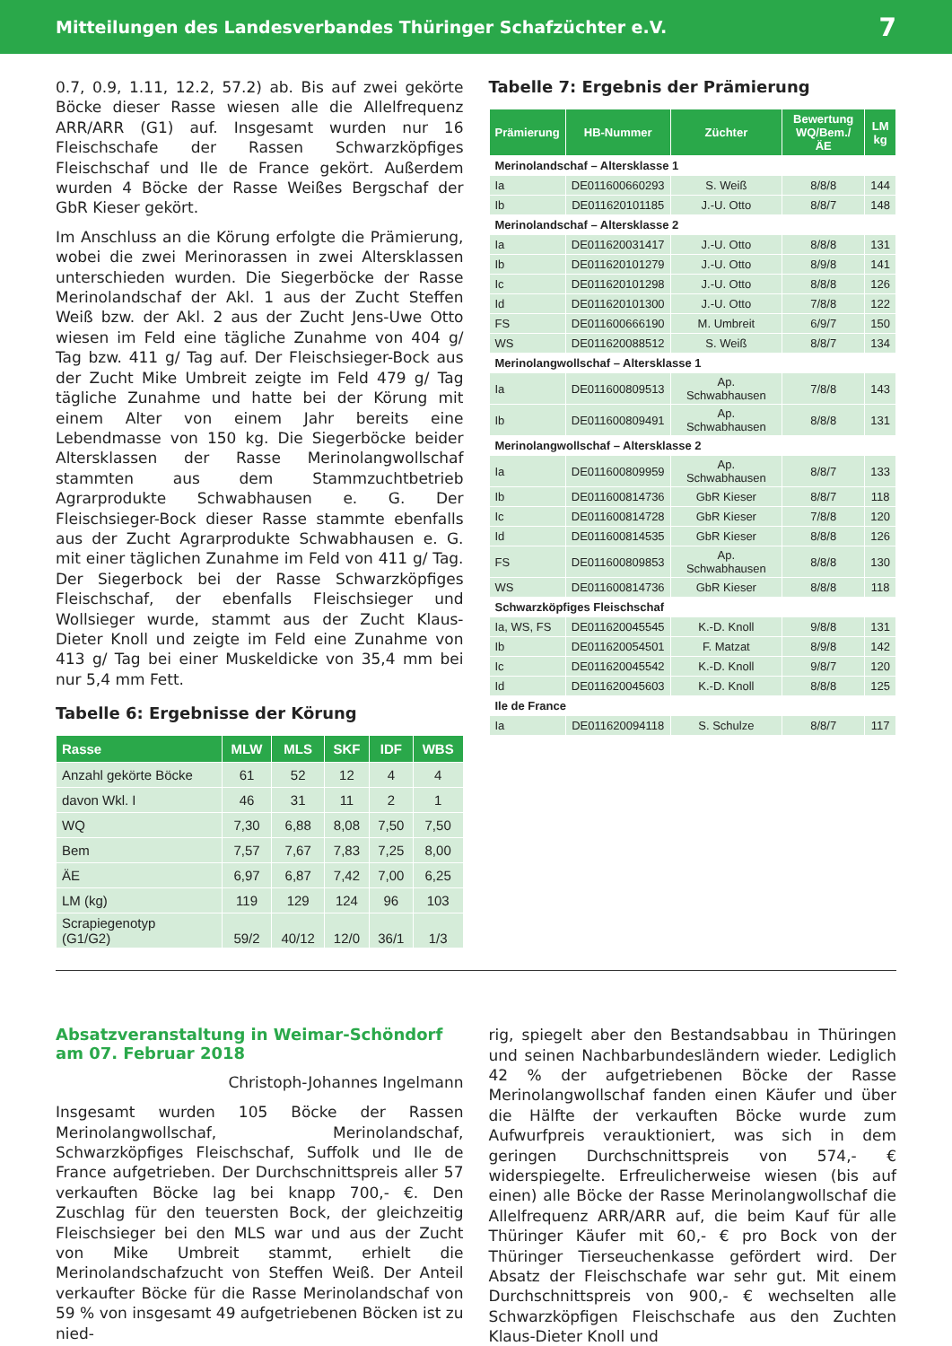Mitteilungen des Landesverbandes Thüringer Schafzüchter e.V. 7
0.7, 0.9, 1.11, 12.2, 57.2) ab. Bis auf zwei gekörte Böcke dieser Rasse wiesen alle die Allelfrequenz ARR/ARR (G1) auf. Insgesamt wurden nur 16 Fleischschafe der Rassen Schwarzköpfiges Fleischschaf und Ile de France gekört. Außerdem wurden 4 Böcke der Rasse Weißes Bergschaf der GbR Kieser gekört.
Im Anschluss an die Körung erfolgte die Prämierung, wobei die zwei Merinorassen in zwei Altersklassen unterschieden wurden. Die Siegerböcke der Rasse Merinolandschaf der Akl. 1 aus der Zucht Steffen Weiß bzw. der Akl. 2 aus der Zucht Jens-Uwe Otto wiesen im Feld eine tägliche Zunahme von 404 g/ Tag bzw. 411 g/ Tag auf. Der Fleischsieger-Bock aus der Zucht Mike Umbreit zeigte im Feld 479 g/ Tag tägliche Zunahme und hatte bei der Körung mit einem Alter von einem Jahr bereits eine Lebendmasse von 150 kg. Die Siegerböcke beider Altersklassen der Rasse Merinolangwollschaf stammten aus dem Stammzuchtbetrieb Agrarprodukte Schwabhausen e. G. Der Fleischsieger-Bock dieser Rasse stammte ebenfalls aus der Zucht Agrarprodukte Schwabhausen e. G. mit einer täglichen Zunahme im Feld von 411 g/ Tag. Der Siegerbock bei der Rasse Schwarzköpfiges Fleischschaf, der ebenfalls Fleischsieger und Wollsieger wurde, stammt aus der Zucht Klaus-Dieter Knoll und zeigte im Feld eine Zunahme von 413 g/ Tag bei einer Muskeldicke von 35,4 mm bei nur 5,4 mm Fett.
Tabelle 6: Ergebnisse der Körung
| Rasse | MLW | MLS | SKF | IDF | WBS |
| --- | --- | --- | --- | --- | --- |
| Anzahl gekörte Böcke | 61 | 52 | 12 | 4 | 4 |
| davon Wkl. I | 46 | 31 | 11 | 2 | 1 |
| WQ | 7,30 | 6,88 | 8,08 | 7,50 | 7,50 |
| Bem | 7,57 | 7,67 | 7,83 | 7,25 | 8,00 |
| ÄE | 6,97 | 6,87 | 7,42 | 7,00 | 6,25 |
| LM (kg) | 119 | 129 | 124 | 96 | 103 |
| Scrapiegenotyp (G1/G2) | 59/2 | 40/12 | 12/0 | 36/1 | 1/3 |
Tabelle 7: Ergebnis der Prämierung
| Prämierung | HB-Nummer | Züchter | Bewertung WQ/Bem./ÄE | LM kg |
| --- | --- | --- | --- | --- |
| Merinolandschaf – Altersklasse 1 | | | | |
| Ia | DE011600660293 | S. Weiß | 8/8/8 | 144 |
| Ib | DE011620101185 | J.-U. Otto | 8/8/7 | 148 |
| Merinolandschaf – Altersklasse 2 | | | | |
| Ia | DE011620031417 | J.-U. Otto | 8/8/8 | 131 |
| Ib | DE011620101279 | J.-U. Otto | 8/9/8 | 141 |
| Ic | DE011620101298 | J.-U. Otto | 8/8/8 | 126 |
| Id | DE011620101300 | J.-U. Otto | 7/8/8 | 122 |
| FS | DE011600666190 | M. Umbreit | 6/9/7 | 150 |
| WS | DE011620088512 | S. Weiß | 8/8/7 | 134 |
| Merinolangwollschaf – Altersklasse 1 | | | | |
| Ia | DE011600809513 | Ap. Schwabhausen | 7/8/8 | 143 |
| Ib | DE011600809491 | Ap. Schwabhausen | 8/8/8 | 131 |
| Merinolangwollschaf – Altersklasse 2 | | | | |
| Ia | DE011600809959 | Ap. Schwabhausen | 8/8/7 | 133 |
| Ib | DE011600814736 | GbR Kieser | 8/8/7 | 118 |
| Ic | DE011600814728 | GbR Kieser | 7/8/8 | 120 |
| Id | DE011600814535 | GbR Kieser | 8/8/8 | 126 |
| FS | DE011600809853 | Ap. Schwabhausen | 8/8/8 | 130 |
| WS | DE011600814736 | GbR Kieser | 8/8/8 | 118 |
| Schwarzköpfiges Fleischschaf | | | | |
| Ia, WS, FS | DE011620045545 | K.-D. Knoll | 9/8/8 | 131 |
| Ib | DE011620054501 | F. Matzat | 8/9/8 | 142 |
| Ic | DE011620045542 | K.-D. Knoll | 9/8/7 | 120 |
| Id | DE011620045603 | K.-D. Knoll | 8/8/8 | 125 |
| Ile de France | | | | |
| Ia | DE011620094118 | S. Schulze | 8/8/7 | 117 |
Absatzveranstaltung in Weimar-Schöndorf am 07. Februar 2018
Christoph-Johannes Ingelmann
Insgesamt wurden 105 Böcke der Rassen Merinolangwollschaf, Merinolandschaf, Schwarzköpfiges Fleischschaf, Suffolk und Ile de France aufgetrieben. Der Durchschnittspreis aller 57 verkauften Böcke lag bei knapp 700,- €. Den Zuschlag für den teuersten Bock, der gleichzeitig Fleischsieger bei den MLS war und aus der Zucht von Mike Umbreit stammt, erhielt die Merinolandschafzucht von Steffen Weiß. Der Anteil verkaufter Böcke für die Rasse Merinolandschaf von 59 % von insgesamt 49 aufgetriebenen Böcken ist zu nied-
rig, spiegelt aber den Bestandsabbau in Thüringen und seinen Nachbarbundesländern wieder. Lediglich 42 % der aufgetriebenen Böcke der Rasse Merinolangwollschaf fanden einen Käufer und über die Hälfte der verkauften Böcke wurde zum Aufwurfpreis verauktioniert, was sich in dem geringen Durchschnittspreis von 574,- € widerspiegelte. Erfreulicherweise wiesen (bis auf einen) alle Böcke der Rasse Merinolangwollschaf die Allelfrequenz ARR/ARR auf, die beim Kauf für alle Thüringer Käufer mit 60,- € pro Bock von der Thüringer Tierseuchenkasse gefördert wird. Der Absatz der Fleischschafe war sehr gut. Mit einem Durchschnittspreis von 900,- € wechselten alle Schwarzköpfigen Fleischschafe aus den Zuchten Klaus-Dieter Knoll und